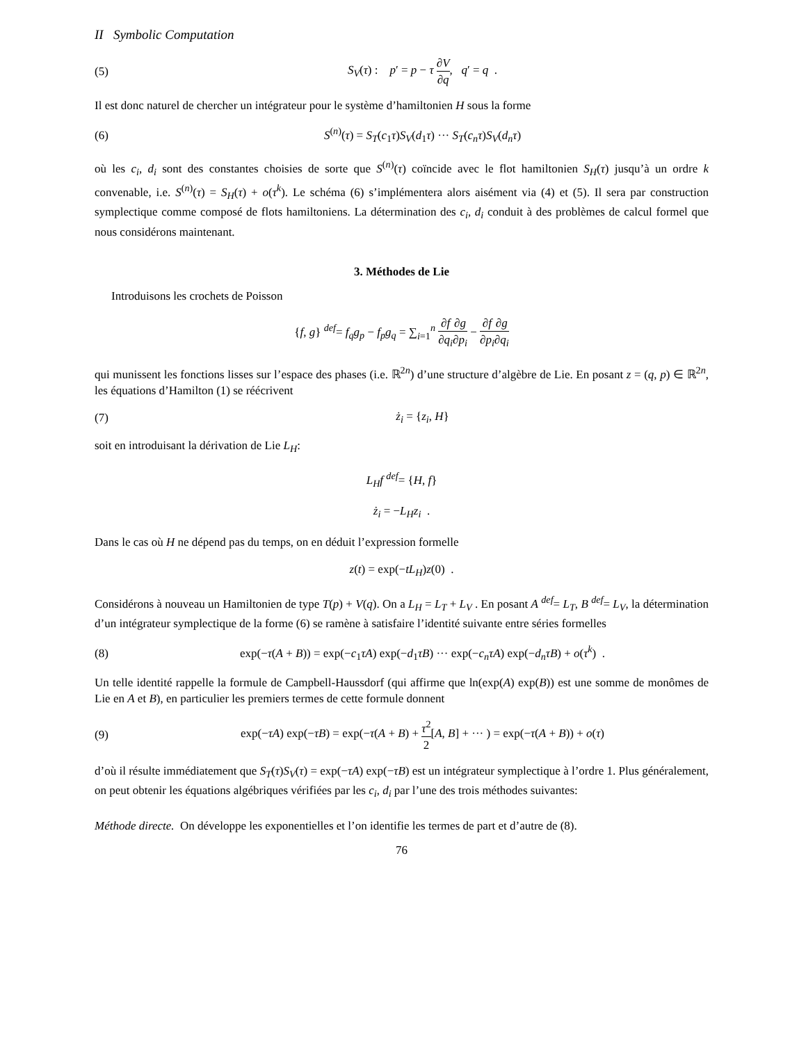II Symbolic Computation
(5) S<sub>V</sub>(τ) : p′ = p − τ ∂V ∂q, q′ = q .
Il est donc naturel de chercher un intégrateur pour le système d’hamiltonien H sous la forme
(6) S<sup>(n)</sup>(τ) = S<sub>T</sub>(c<sub>1</sub>τ)S<sub>V</sub>(d<sub>1</sub>τ) ··· S<sub>T</sub>(c<sub>n</sub>τ)S<sub>V</sub>(d<sub>n</sub>τ)
où les c<sub>i</sub>, d<sub>i</sub> sont des constantes choisies de sorte que S<sup>(n)</sup>(τ) coïncide avec le flot hamiltonien S<sub>H</sub>(τ) jusqu’à un ordre k convenable, i.e. S<sup>(n)</sup>(τ) = S<sub>H</sub>(τ) + o(τ<sup>k</sup>). Le schéma (6) s’implémentera alors aisément via (4) et (5). Il sera par construction symplectique comme composé de flots hamiltoniens. La détermination des c<sub>i</sub>, d<sub>i</sub> conduit à des problèmes de calcul formel que nous considérons maintenant.
3. Méthodes de Lie
Introduisons les crochets de Poisson
{f, g} <sup>def</sup>= f<sub>q</sub>g<sub>p</sub> − f<sub>p</sub>g<sub>q</sub> = ∑<sub>i=1</sub><sup>n</sup> ∂f ∂q<sub>i</sub>∂g ∂p<sub>i</sub> − ∂f ∂p<sub>i</sub>∂g ∂q<sub>i</sub>
qui munissent les fonctions lisses sur l’espace des phases (i.e. ℝ<sup>2n</sup>) d’une structure d’algèbre de Lie. En posant z = (q, p) ∈ ℝ<sup>2n</sup>, les équations d’Hamilton (1) se réécrivent
(7) ż<sub>i</sub> = {z<sub>i</sub>, H}
soit en introduisant la dérivation de Lie L<sub>H</sub>:
L<sub>H</sub>f <sup>def</sup>= {H, f}
ż<sub>i</sub> = −L<sub>H</sub>z<sub>i</sub> .
Dans le cas où H ne dépend pas du temps, on en déduit l’expression formelle
z(t) = exp(−tL<sub>H</sub>)z(0) .
Considérons à nouveau un Hamiltonien de type T(p) + V(q). On a L<sub>H</sub> = L<sub>T</sub> + L<sub>V</sub> . En posant A <sup>def</sup>= L<sub>T</sub>, B <sup>def</sup>= L<sub>V</sub>, la détermination d’un intégrateur symplectique de la forme (6) se ramène à satisfaire l’identité suivante entre séries formelles
(8) exp(−τ(A + B)) = exp(−c<sub>1</sub>τA) exp(−d<sub>1</sub>τB) ··· exp(−c<sub>n</sub>τA) exp(−d<sub>n</sub>τB) + o(τ<sup>k</sup>) .
Un telle identité rappelle la formule de Campbell-Haussdorf (qui affirme que ln(exp(A) exp(B)) est une somme de monômes de Lie en A et B), en particulier les premiers termes de cette formule donnent
(9) exp(−τA) exp(−τB) = exp(−τ(A + B) + τ<sup>2</sup> 2[A, B] + ··· ) = exp(−τ(A + B)) + o(τ)
d’où il résulte immédiatement que S<sub>T</sub>(τ)S<sub>V</sub>(τ) = exp(−τA) exp(−τB) est un intégrateur symplectique à l’ordre 1. Plus généralement, on peut obtenir les équations algébriques vérifiées par les c<sub>i</sub>, d<sub>i</sub> par l’une des trois méthodes suivantes:
Méthode directe. On développe les exponentielles et l’on identifie les termes de part et d’autre de (8).
76